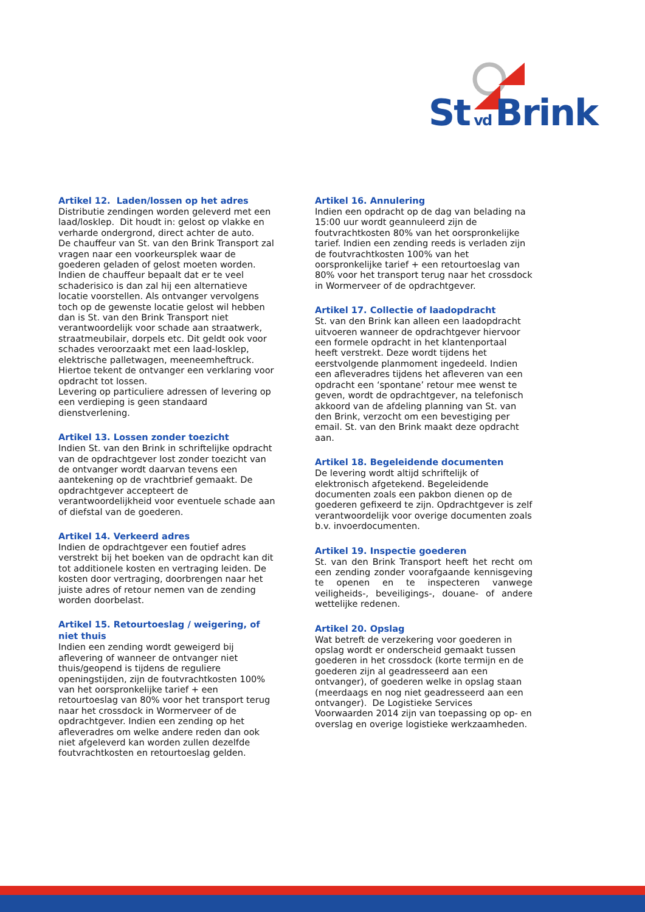St vd Brink
Artikel 12. Laden/lossen op het adres
Distributie zendingen worden geleverd met een laad/losklep. Dit houdt in: gelost op vlakke en verharde ondergrond, direct achter de auto.
De chauffeur van St. van den Brink Transport zal vragen naar een voorkeursplek waar de goederen geladen of gelost moeten worden. Indien de chauffeur bepaalt dat er te veel schaderisico is dan zal hij een alternatieve locatie voorstellen. Als ontvanger vervolgens toch op de gewenste locatie gelost wil hebben dan is St. van den Brink Transport niet verantwoordelijk voor schade aan straatwerk, straatmeubilair, dorpels etc. Dit geldt ook voor schades veroorzaakt met een laad-losklep, elektrische palletwagen, meeneemheftruck. Hiertoe tekent de ontvanger een verklaring voor opdracht tot lossen.
Levering op particuliere adressen of levering op een verdieping is geen standaard dienstverlening.
Artikel 13. Lossen zonder toezicht
Indien St. van den Brink in schriftelijke opdracht van de opdrachtgever lost zonder toezicht van de ontvanger wordt daarvan tevens een aantekening op de vrachtbrief gemaakt. De opdrachtgever accepteert de verantwoordelijkheid voor eventuele schade aan of diefstal van de goederen.
Artikel 14. Verkeerd adres
Indien de opdrachtgever een foutief adres verstrekt bij het boeken van de opdracht kan dit tot additionele kosten en vertraging leiden. De kosten door vertraging, doorbrengen naar het juiste adres of retour nemen van de zending worden doorbelast.
Artikel 15. Retourtoeslag / weigering, of niet thuis
Indien een zending wordt geweigerd bij aflevering of wanneer de ontvanger niet thuis/geopend is tijdens de reguliere openingstijden, zijn de foutvrachtkosten 100% van het oorspronkelijke tarief + een retourtoeslag van 80% voor het transport terug naar het crossdock in Wormerveer of de opdrachtgever. Indien een zending op het afleveradres om welke andere reden dan ook niet afgeleverd kan worden zullen dezelfde foutvrachtkosten en retourtoeslag gelden.
Artikel 16. Annulering
Indien een opdracht op de dag van belading na 15:00 uur wordt geannuleerd zijn de foutvrachtkosten 80% van het oorspronkelijke tarief. Indien een zending reeds is verladen zijn de foutvrachtkosten 100% van het oorspronkelijke tarief + een retourtoeslag van 80% voor het transport terug naar het crossdock in Wormerveer of de opdrachtgever.
Artikel 17. Collectie of laadopdracht
St. van den Brink kan alleen een laadopdracht uitvoeren wanneer de opdrachtgever hiervoor een formele opdracht in het klantenportaal heeft verstrekt. Deze wordt tijdens het eerstvolgende planmoment ingedeeld. Indien een afleveradres tijdens het afleveren van een opdracht een ‘spontane’ retour mee wenst te geven, wordt de opdrachtgever, na telefonisch akkoord van de afdeling planning van St. van den Brink, verzocht om een bevestiging per email. St. van den Brink maakt deze opdracht aan.
Artikel 18. Begeleidende documenten
De levering wordt altijd schriftelijk of elektronisch afgetekend. Begeleidende documenten zoals een pakbon dienen op de goederen gefixeerd te zijn. Opdrachtgever is zelf verantwoordelijk voor overige documenten zoals b.v. invoerdocumenten.
Artikel 19. Inspectie goederen
St. van den Brink Transport heeft het recht om een zending zonder voorafgaande kennisgeving te openen en te inspecteren vanwege veiligheids-, beveiligings-, douane- of andere wettelijke redenen.
Artikel 20. Opslag
Wat betreft de verzekering voor goederen in opslag wordt er onderscheid gemaakt tussen goederen in het crossdock (korte termijn en de goederen zijn al geadresseerd aan een ontvanger), of goederen welke in opslag staan (meerdaags en nog niet geadresseerd aan een ontvanger). De Logistieke Services Voorwaarden 2014 zijn van toepassing op op- en overslag en overige logistieke werkzaamheden.